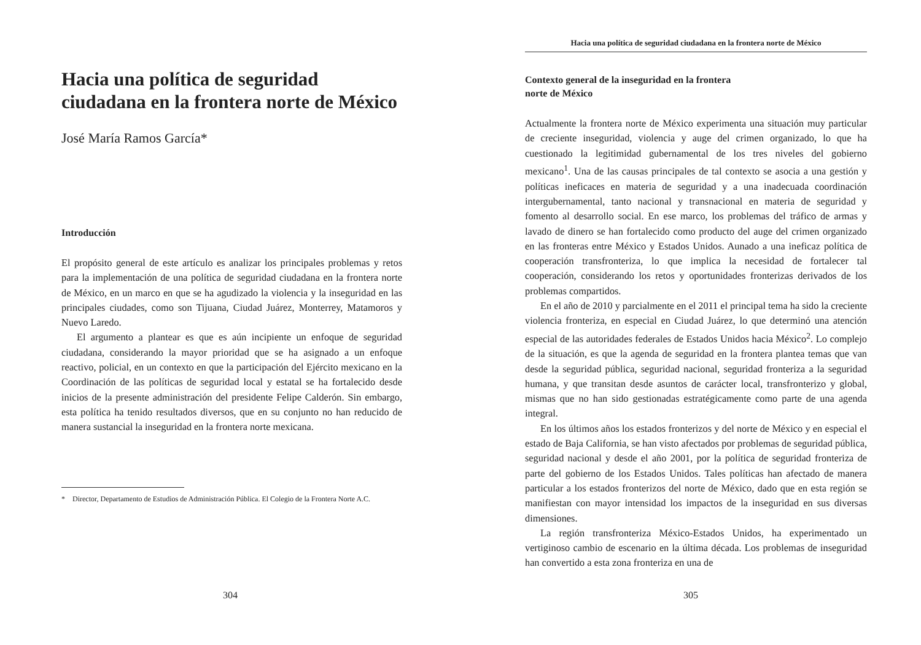Hacia una política de seguridad ciudadana en la frontera norte de México
José María Ramos García*
Introducción
El propósito general de este artículo es analizar los principales problemas y retos para la implementación de una política de seguridad ciudadana en la frontera norte de México, en un marco en que se ha agudizado la violencia y la inseguridad en las principales ciudades, como son Tijuana, Ciudad Juárez, Monterrey, Matamoros y Nuevo Laredo.
El argumento a plantear es que es aún incipiente un enfoque de seguridad ciudadana, considerando la mayor prioridad que se ha asignado a un enfoque reactivo, policial, en un contexto en que la participación del Ejército mexicano en la Coordinación de las políticas de seguridad local y estatal se ha fortalecido desde inicios de la presente administración del presidente Felipe Calderón. Sin embargo, esta política ha tenido resultados diversos, que en su conjunto no han reducido de manera sustancial la inseguridad en la frontera norte mexicana.
* Director, Departamento de Estudios de Administración Pública. El Colegio de la Frontera Norte A.C.
304
Hacia una política de seguridad ciudadana en la frontera norte de México
Contexto general de la inseguridad en la frontera
norte de México
Actualmente la frontera norte de México experimenta una situación muy particular de creciente inseguridad, violencia y auge del crimen organizado, lo que ha cuestionado la legitimidad gubernamental de los tres niveles del gobierno mexicano<sup>1</sup>. Una de las causas principales de tal contexto se asocia a una gestión y políticas ineficaces en materia de seguridad y a una inadecuada coordinación intergubernamental, tanto nacional y transnacional en materia de seguridad y fomento al desarrollo social. En ese marco, los problemas del tráfico de armas y lavado de dinero se han fortalecido como producto del auge del crimen organizado en las fronteras entre México y Estados Unidos. Aunado a una ineficaz política de cooperación transfronteriza, lo que implica la necesidad de fortalecer tal cooperación, considerando los retos y oportunidades fronterizas derivados de los problemas compartidos.
En el año de 2010 y parcialmente en el 2011 el principal tema ha sido la creciente violencia fronteriza, en especial en Ciudad Juárez, lo que determinó una atención especial de las autoridades federales de Estados Unidos hacia México<sup>2</sup>. Lo complejo de la situación, es que la agenda de seguridad en la frontera plantea temas que van desde la seguridad pública, seguridad nacional, seguridad fronteriza a la seguridad humana, y que transitan desde asuntos de carácter local, transfronterizo y global, mismas que no han sido gestionadas estratégicamente como parte de una agenda integral.
En los últimos años los estados fronterizos y del norte de México y en especial el estado de Baja California, se han visto afectados por problemas de seguridad pública, seguridad nacional y desde el año 2001, por la política de seguridad fronteriza de parte del gobierno de los Estados Unidos. Tales políticas han afectado de manera particular a los estados fronterizos del norte de México, dado que en esta región se manifiestan con mayor intensidad los impactos de la inseguridad en sus diversas dimensiones.
La región transfronteriza México-Estados Unidos, ha experimentado un vertiginoso cambio de escenario en la última década. Los problemas de inseguridad han convertido a esta zona fronteriza en una de
305